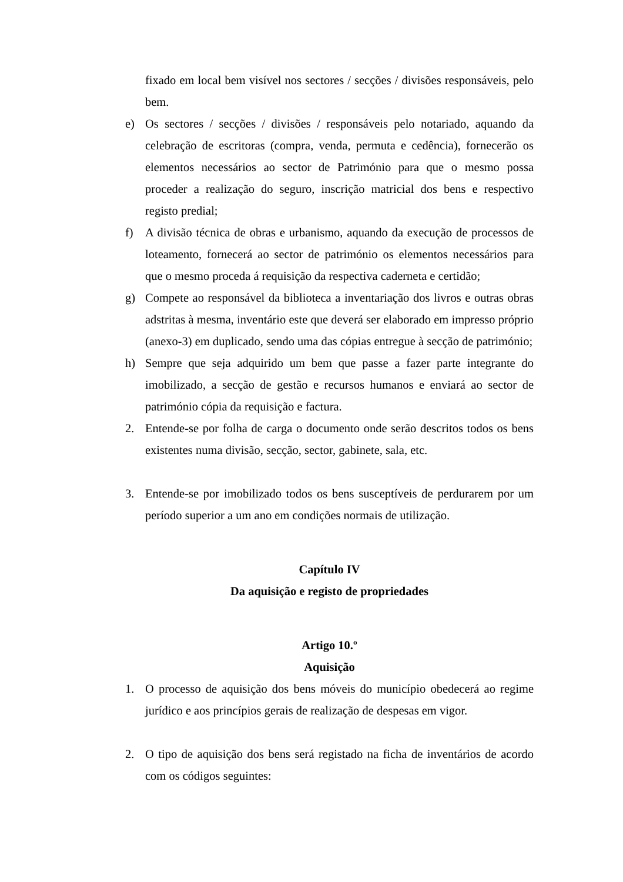fixado em local bem visível nos sectores / secções / divisões responsáveis, pelo bem.
e) Os sectores / secções / divisões / responsáveis pelo notariado, aquando da celebração de escritoras (compra, venda, permuta e cedência), fornecerão os elementos necessários ao sector de Património para que o mesmo possa proceder a realização do seguro, inscrição matricial dos bens e respectivo registo predial;
f) A divisão técnica de obras e urbanismo, aquando da execução de processos de loteamento, fornecerá ao sector de património os elementos necessários para que o mesmo proceda á requisição da respectiva caderneta e certidão;
g) Compete ao responsável da biblioteca a inventariação dos livros e outras obras adstritas à mesma, inventário este que deverá ser elaborado em impresso próprio (anexo-3) em duplicado, sendo uma das cópias entregue à secção de património;
h) Sempre que seja adquirido um bem que passe a fazer parte integrante do imobilizado, a secção de gestão e recursos humanos e enviará ao sector de património cópia da requisição e factura.
2. Entende-se por folha de carga o documento onde serão descritos todos os bens existentes numa divisão, secção, sector, gabinete, sala, etc.
3. Entende-se por imobilizado todos os bens susceptíveis de perdurarem por um período superior a um ano em condições normais de utilização.
Capítulo IV
Da aquisição e registo de propriedades
Artigo 10.º
Aquisição
1. O processo de aquisição dos bens móveis do município obedecerá ao regime jurídico e aos princípios gerais de realização de despesas em vigor.
2. O tipo de aquisição dos bens será registado na ficha de inventários de acordo com os códigos seguintes: